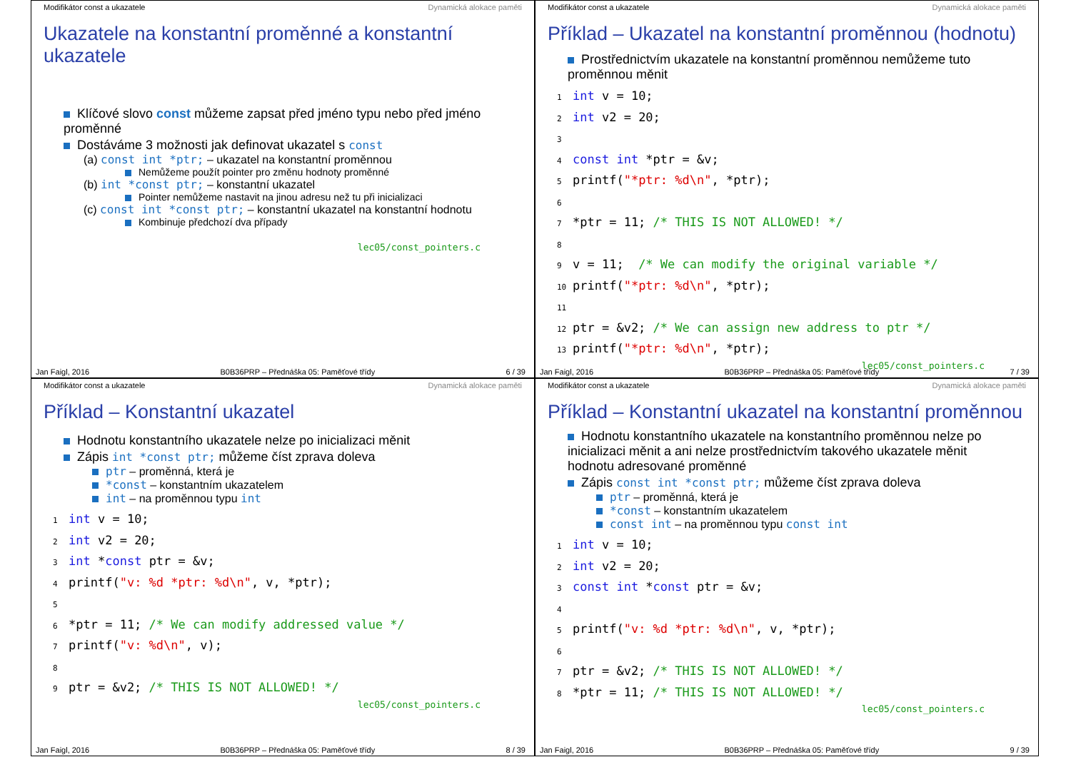Modifikátor const a ukazatele Dynamická alokace paměti
Ukazatele na konstantní proměnné a konstantní ukazatele
Klíčové slovo const můžeme zapsat před jméno typu nebo před jméno proměnné
Dostáváme 3 možnosti jak definovat ukazatel s const
(a) const int *ptr; – ukazatel na konstantní proměnnou
Nemůžeme použít pointer pro změnu hodnoty proměnné
(b) int *const ptr; – konstantní ukazatel
Pointer nemůžeme nastavit na jinou adresu než tu při inicializaci
(c) const int *const ptr; – konstantní ukazatel na konstantní hodnotu
Kombinuje předchozí dva případy
lec05/const_pointers.c
Jan Faigl, 2016 B0B36PRP – Přednáška 05: Paměťové třídy 6 / 39
Modifikátor const a ukazatele Dynamická alokace paměti
Příklad – Ukazatel na konstantní proměnnou (hodnotu)
Prostřednictvím ukazatele na konstantní proměnnou nemůžeme tuto proměnnou měnit
1 int v = 10;
2 int v2 = 20;
3
4 const int *ptr = &v;
5printf("*ptr: %d\n", *ptr);
6
7*ptr = 11; /* THIS IS NOT ALLOWED! */
8
9v = 11;  /* We can modify the original variable */
10printf("*ptr: %d\n", *ptr);
11
12ptr = &v2; /* We can assign new address to ptr */
13printf("*ptr: %d\n", *ptr);
lec05/const_pointers.c
Jan Faigl, 2016 B0B36PRP – Přednáška 05: Paměťové třídy 7 / 39
Modifikátor const a ukazatele Dynamická alokace paměti
Příklad – Konstantní ukazatel
Hodnotu konstantního ukazatele nelze po inicializaci měnit
Zápis int *const ptr; můžeme číst zprava doleva
ptr – proměnná, která je
*const – konstantním ukazatelem
int – na proměnnou typu int
1 int v = 10;
2 int v2 = 20;
3 int *const ptr = &v;
4printf("v: %d *ptr: %d\n", v, *ptr);
5
6*ptr = 11; /* We can modify addressed value */
7printf("v: %d\n", v);
8
9ptr = &v2; /* THIS IS NOT ALLOWED! */
lec05/const_pointers.c
Jan Faigl, 2016 B0B36PRP – Přednáška 05: Paměťové třídy 8 / 39
Modifikátor const a ukazatele Dynamická alokace paměti
Příklad – Konstantní ukazatel na konstantní proměnnou
Hodnotu konstantního ukazatele na konstantního proměnnou nelze po inicializaci měnit a ani nelze prostřednictvím takového ukazatele měnit hodnotu adresované proměnné
Zápis const int *const ptr; můžeme číst zprava doleva
ptr – proměnná, která je
*const – konstantním ukazatelem
const int – na proměnnou typu const int
1 int v = 10;
2 int v2 = 20;
3 const int *const ptr = &v;
4
5printf("v: %d *ptr: %d\n", v, *ptr);
6
7ptr = &v2; /* THIS IS NOT ALLOWED! */
8*ptr = 11; /* THIS IS NOT ALLOWED! */
lec05/const_pointers.c
Jan Faigl, 2016 B0B36PRP – Přednáška 05: Paměťové třídy 9 / 39